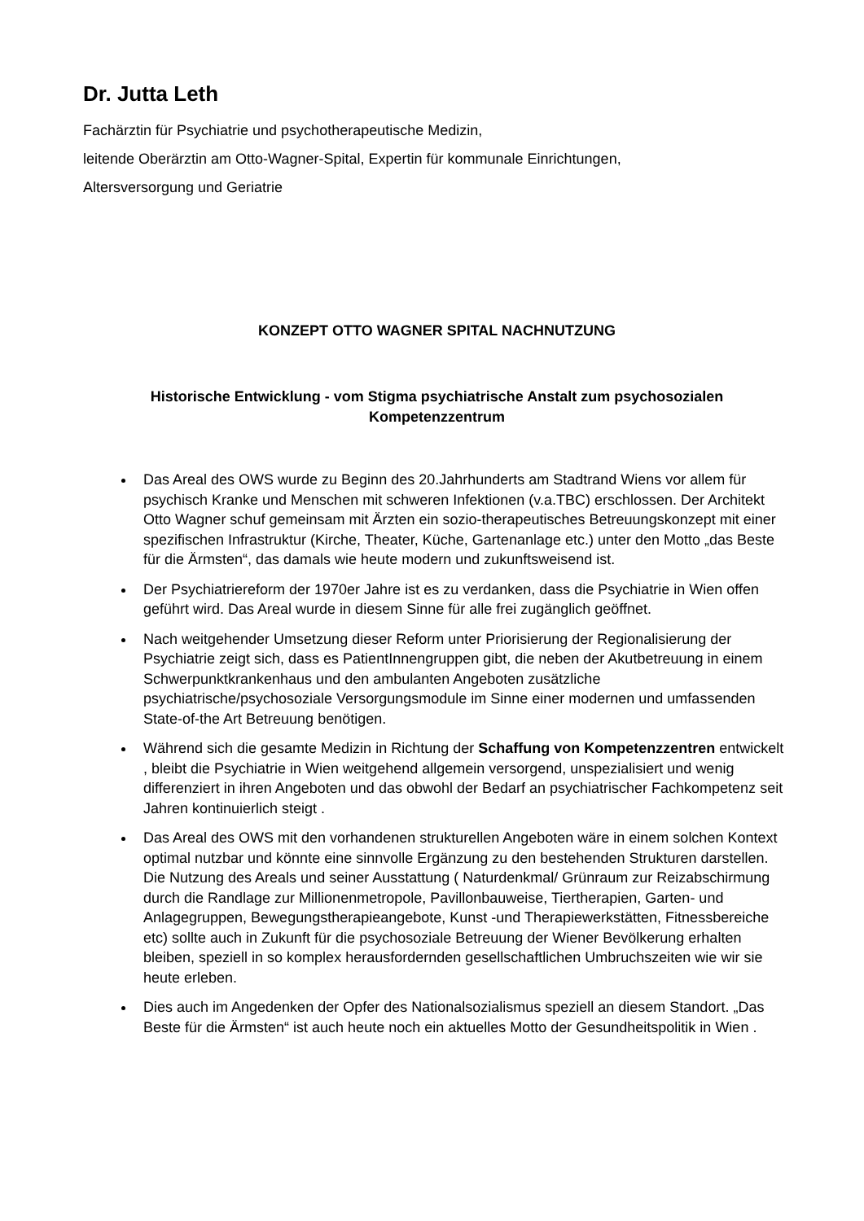Dr. Jutta Leth
Fachärztin für Psychiatrie und psychotherapeutische Medizin,
leitende Oberärztin am Otto-Wagner-Spital, Expertin für kommunale Einrichtungen,
Altersversorgung und Geriatrie
KONZEPT OTTO WAGNER SPITAL NACHNUTZUNG
Historische Entwicklung - vom Stigma psychiatrische Anstalt zum psychosozialen Kompetenzzentrum
Das Areal des OWS wurde zu Beginn des 20.Jahrhunderts am Stadtrand Wiens vor allem für psychisch Kranke und Menschen mit schweren Infektionen (v.a.TBC) erschlossen. Der Architekt Otto Wagner schuf gemeinsam mit Ärzten ein sozio-therapeutisches Betreuungskonzept mit einer spezifischen Infrastruktur (Kirche, Theater, Küche, Gartenanlage etc.) unter den Motto „das Beste für die Ärmsten“, das damals wie heute modern und zukunftsweisend ist.
Der Psychiatriereform der 1970er Jahre ist es zu verdanken, dass die Psychiatrie in Wien offen geführt wird. Das Areal wurde in diesem Sinne für alle frei zugänglich geöffnet.
Nach weitgehender Umsetzung dieser Reform unter Priorisierung der Regionalisierung der Psychiatrie zeigt sich, dass es PatientInnengruppen gibt, die neben der Akutbetreuung in einem Schwerpunktkrankenhaus und den ambulanten Angeboten zusätzliche psychiatrische/psychosoziale Versorgungsmodule im Sinne einer modernen und umfassenden State-of-the Art Betreuung benötigen.
Während sich die gesamte Medizin in Richtung der Schaffung von Kompetenzzentren entwickelt , bleibt die Psychiatrie in Wien weitgehend allgemein versorgend, unspezialisiert und wenig differenziert in ihren Angeboten und das obwohl der Bedarf an psychiatrischer Fachkompetenz seit Jahren kontinuierlich steigt .
Das Areal des OWS mit den vorhandenen strukturellen Angeboten wäre in einem solchen Kontext optimal nutzbar und könnte eine sinnvolle Ergänzung zu den bestehenden Strukturen darstellen. Die Nutzung des Areals und seiner Ausstattung ( Naturdenkmal/ Grünraum zur Reizabschirmung durch die Randlage zur Millionenmetropole, Pavillonbauweise, Tiertherapien, Garten- und Anlagegruppen, Bewegungstherapieangebote, Kunst -und Therapiewerkstätten, Fitnessbereiche etc) sollte auch in Zukunft für die psychosoziale Betreuung der Wiener Bevölkerung erhalten bleiben, speziell in so komplex herausfordernden gesellschaftlichen Umbruchszeiten wie wir sie heute erleben.
Dies auch im Angedenken der Opfer des Nationalsozialismus speziell an diesem Standort. „Das Beste für die Ärmsten“ ist auch heute noch ein aktuelles Motto der Gesundheitspolitik in Wien .